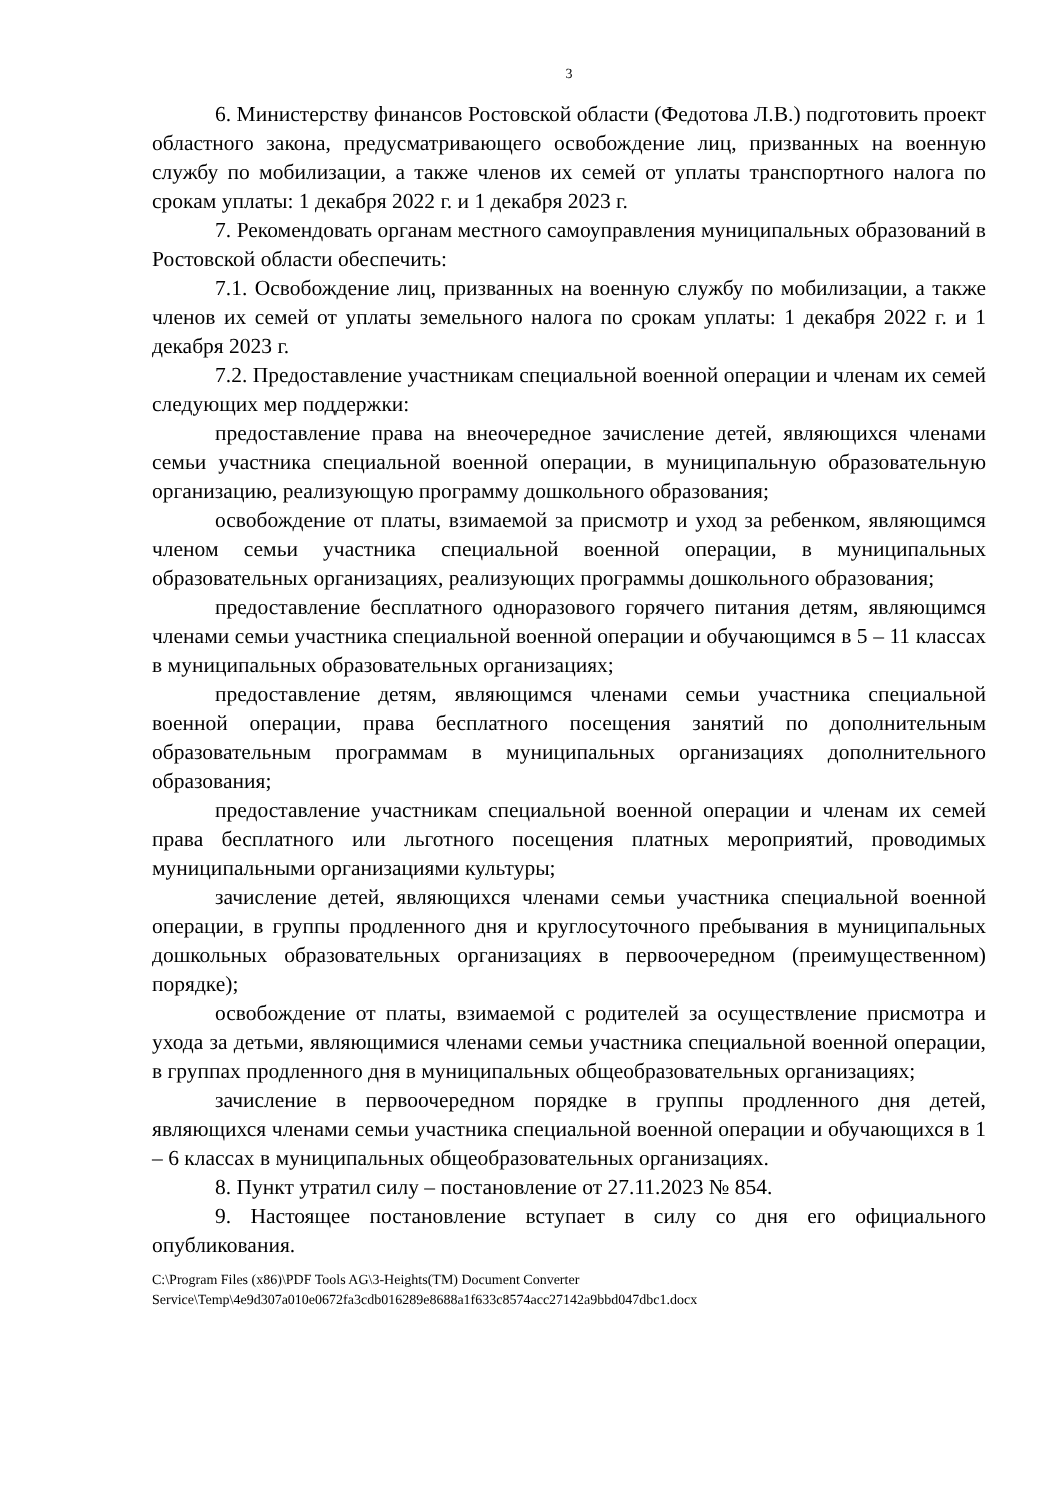3
6. Министерству финансов Ростовской области (Федотова Л.В.) подготовить проект областного закона, предусматривающего освобождение лиц, призванных на военную службу по мобилизации, а также членов их семей от уплаты транспортного налога по срокам уплаты: 1 декабря 2022 г. и 1 декабря 2023 г.
7. Рекомендовать органам местного самоуправления муниципальных образований в Ростовской области обеспечить:
7.1. Освобождение лиц, призванных на военную службу по мобилизации, а также членов их семей от уплаты земельного налога по срокам уплаты: 1 декабря 2022 г. и 1 декабря 2023 г.
7.2. Предоставление участникам специальной военной операции и членам их семей следующих мер поддержки:
предоставление права на внеочередное зачисление детей, являющихся членами семьи участника специальной военной операции, в муниципальную образовательную организацию, реализующую программу дошкольного образования;
освобождение от платы, взимаемой за присмотр и уход за ребенком, являющимся членом семьи участника специальной военной операции, в муниципальных образовательных организациях, реализующих программы дошкольного образования;
предоставление бесплатного одноразового горячего питания детям, являющимся членами семьи участника специальной военной операции и обучающимся в 5 – 11 классах в муниципальных образовательных организациях;
предоставление детям, являющимся членами семьи участника специальной военной операции, права бесплатного посещения занятий по дополнительным образовательным программам в муниципальных организациях дополнительного образования;
предоставление участникам специальной военной операции и членам их семей права бесплатного или льготного посещения платных мероприятий, проводимых муниципальными организациями культуры;
зачисление детей, являющихся членами семьи участника специальной военной операции, в группы продленного дня и круглосуточного пребывания в муниципальных дошкольных образовательных организациях в первоочередном (преимущественном) порядке);
освобождение от платы, взимаемой с родителей за осуществление присмотра и ухода за детьми, являющимися членами семьи участника специальной военной операции, в группах продленного дня в муниципальных общеобразовательных организациях;
зачисление в первоочередном порядке в группы продленного дня детей, являющихся членами семьи участника специальной военной операции и обучающихся в 1 – 6 классах в муниципальных общеобразовательных организациях.
8. Пункт утратил силу – постановление от 27.11.2023 № 854.
9. Настоящее постановление вступает в силу со дня его официального опубликования.
C:\Program Files (x86)\PDF Tools AG\3-Heights(TM) Document Converter
Service\Temp\4e9d307a010e0672fa3cdb016289e8688a1f633c8574acc27142a9bbd047dbc1.docx